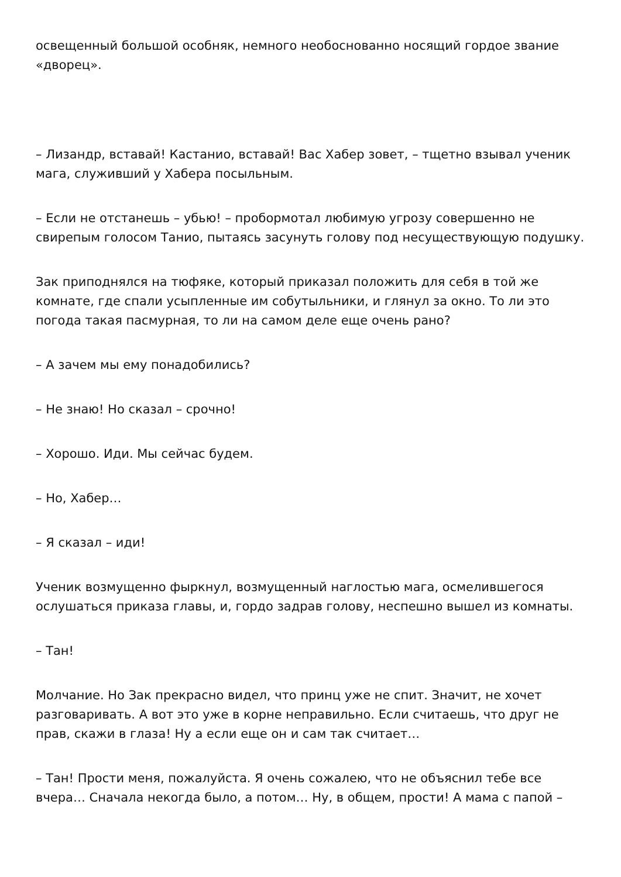освещенный большой особняк, немного необоснованно носящий гордое звание «дворец».
– Лизандр, вставай! Кастанио, вставай! Вас Хабер зовет, – тщетно взывал ученик мага, служивший у Хабера посыльным.
– Если не отстанешь – убью! – пробормотал любимую угрозу совершенно не свирепым голосом Танио, пытаясь засунуть голову под несуществующую подушку.
Зак приподнялся на тюфяке, который приказал положить для себя в той же комнате, где спали усыпленные им собутыльники, и глянул за окно. То ли это погода такая пасмурная, то ли на самом деле еще очень рано?
– А зачем мы ему понадобились?
– Не знаю! Но сказал – срочно!
– Хорошо. Иди. Мы сейчас будем.
– Но, Хабер…
– Я сказал – иди!
Ученик возмущенно фыркнул, возмущенный наглостью мага, осмелившегося ослушаться приказа главы, и, гордо задрав голову, неспешно вышел из комнаты.
– Тан!
Молчание. Но Зак прекрасно видел, что принц уже не спит. Значит, не хочет разговаривать. А вот это уже в корне неправильно. Если считаешь, что друг не прав, скажи в глаза! Ну а если еще он и сам так считает…
– Тан! Прости меня, пожалуйста. Я очень сожалею, что не объяснил тебе все вчера… Сначала некогда было, а потом… Ну, в общем, прости! А мама с папой –